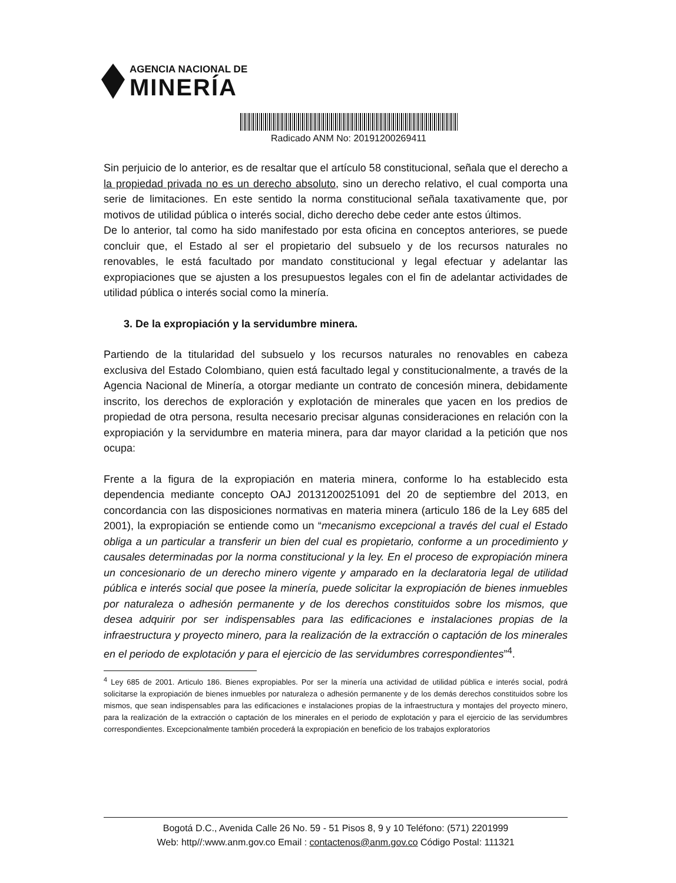AGENCIA NACIONAL DE
MINERÍA
Radicado ANM No: 20191200269411
Sin perjuicio de lo anterior, es de resaltar que el artículo 58 constitucional, señala que el derecho a la propiedad privada no es un derecho absoluto, sino un derecho relativo, el cual comporta una serie de limitaciones. En este sentido la norma constitucional señala taxativamente que, por motivos de utilidad pública o interés social, dicho derecho debe ceder ante estos últimos.
De lo anterior, tal como ha sido manifestado por esta oficina en conceptos anteriores, se puede concluir que, el Estado al ser el propietario del subsuelo y de los recursos naturales no renovables, le está facultado por mandato constitucional y legal efectuar y adelantar las expropiaciones que se ajusten a los presupuestos legales con el fin de adelantar actividades de utilidad pública o interés social como la minería.
3. De la expropiación y la servidumbre minera.
Partiendo de la titularidad del subsuelo y los recursos naturales no renovables en cabeza exclusiva del Estado Colombiano, quien está facultado legal y constitucionalmente, a través de la Agencia Nacional de Minería, a otorgar mediante un contrato de concesión minera, debidamente inscrito, los derechos de exploración y explotación de minerales que yacen en los predios de propiedad de otra persona, resulta necesario precisar algunas consideraciones en relación con la expropiación y la servidumbre en materia minera, para dar mayor claridad a la petición que nos ocupa:
Frente a la figura de la expropiación en materia minera, conforme lo ha establecido esta dependencia mediante concepto OAJ 20131200251091 del 20 de septiembre del 2013, en concordancia con las disposiciones normativas en materia minera (articulo 186 de la Ley 685 del 2001), la expropiación se entiende como un “mecanismo excepcional a través del cual el Estado obliga a un particular a transferir un bien del cual es propietario, conforme a un procedimiento y causales determinadas por la norma constitucional y la ley. En el proceso de expropiación minera un concesionario de un derecho minero vigente y amparado en la declaratoria legal de utilidad pública e interés social que posee la minería, puede solicitar la expropiación de bienes inmuebles por naturaleza o adhesión permanente y de los derechos constituidos sobre los mismos, que desea adquirir por ser indispensables para las edificaciones e instalaciones propias de la infraestructura y proyecto minero, para la realización de la extracción o captación de los minerales en el periodo de explotación y para el ejercicio de las servidumbres correspondientes”<sup>4</sup>.
<sup>4</sup> Ley 685 de 2001. Articulo 186. Bienes expropiables. Por ser la minería una actividad de utilidad pública e interés social, podrá solicitarse la expropiación de bienes inmuebles por naturaleza o adhesión permanente y de los demás derechos constituidos sobre los mismos, que sean indispensables para las edificaciones e instalaciones propias de la infraestructura y montajes del proyecto minero, para la realización de la extracción o captación de los minerales en el periodo de explotación y para el ejercicio de las servidumbres correspondientes. Excepcionalmente también procederá la expropiación en beneficio de los trabajos exploratorios
Bogotá D.C., Avenida Calle 26 No. 59 - 51 Pisos 8, 9 y 10 Teléfono: (571) 2201999
Web: http//:www.anm.gov.co Email : contactenos@anm.gov.co Código Postal: 111321